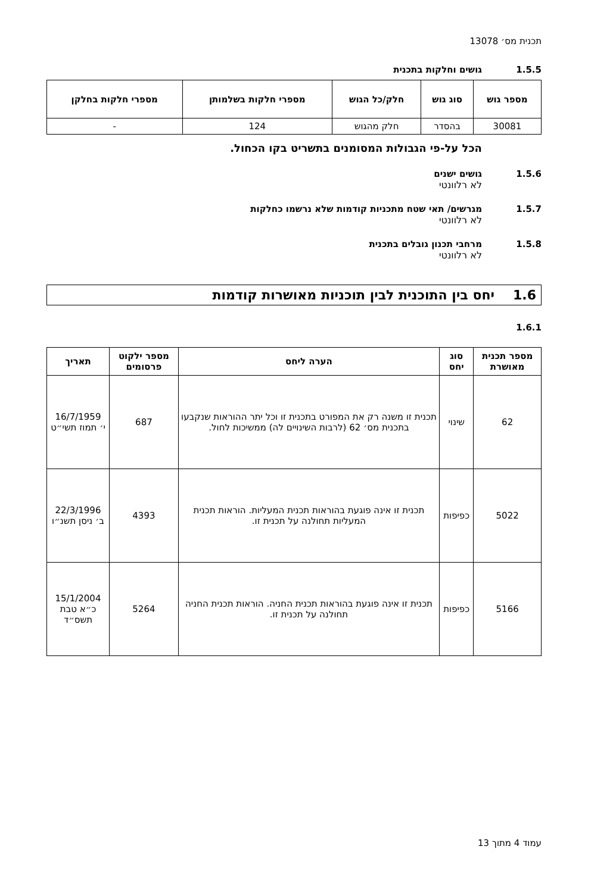תכנית מס׳ 13078
1.5.5 גושים וחלקות בתכנית
| מספר גוש | סוג גוש | חלק/כל הגוש | מספרי חלקות בשלמותן | מספרי חלקות בחלקן |
| --- | --- | --- | --- | --- |
| 30081 | בהסדר | חלק מהגוש | 124 | - |
הכל על-פי הגבולות המסומנים בתשריט בקו הכחול.
1.5.6 גושים ישנים
לא רלוונטי
1.5.7 מגרשים/ תאי שטח מתכניות קודמות שלא נרשמו כחלקות
לא רלוונטי
1.5.8 מרחבי תכנון גובלים בתכנית
לא רלוונטי
1.6 יחס בין התוכנית לבין תוכניות מאושרות קודמות
1.6.1
| מספר תכנית מאושרת | סוג יחס | הערה ליחס | מספר ילקוט פרסומים | תאריך |
| --- | --- | --- | --- | --- |
| 62 | שינוי | תכנית זו משנה רק את המפורט בתכנית זו וכל יתר ההוראות שנקבעו בתכנית מס׳ 62 (לרבות השינויים לה) ממשיכות לחול. | 687 | 16/7/1959 י׳ תמוז תשי״ט |
| 5022 | כפיפות | תכנית זו אינה פוגעת בהוראות תכנית המעליות. הוראות תכנית המעליות תחולנה על תכנית זו. | 4393 | 22/3/1996 ב׳ ניסן תשנ״ו |
| 5166 | כפיפות | תכנית זו אינה פוגעת בהוראות תכנית החניה. הוראות תכנית החניה תחולנה על תכנית זו. | 5264 | 15/1/2004 כ״א טבת תשס״ד |
עמוד 4 מתוך 13